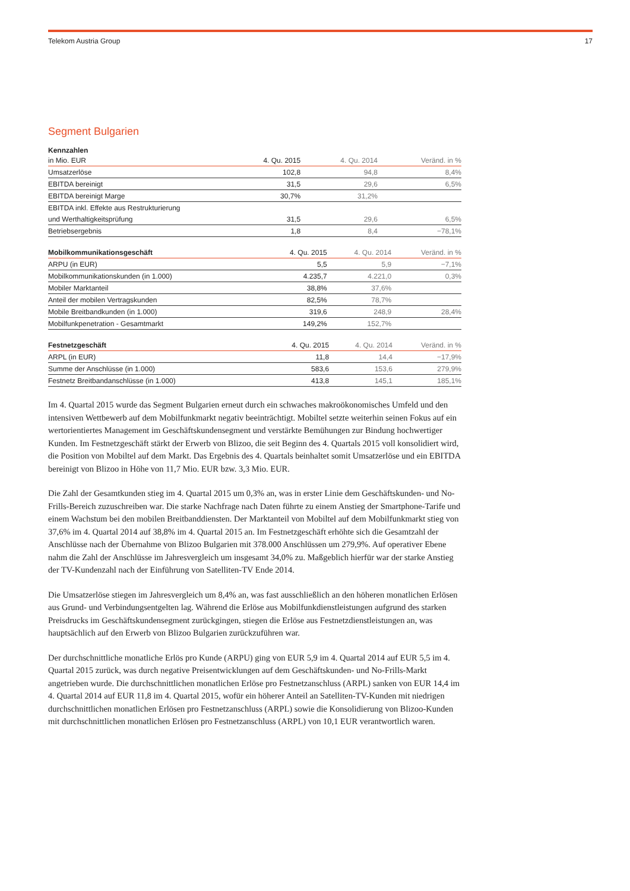Telekom Austria Group 17
Segment Bulgarien
| Kennzahlen | | | |
| in Mio. EUR | 4. Qu. 2015 | 4. Qu. 2014 | Veränd. in % |
| Umsatzerlöse | 102,8 | 94,8 | 8,4% |
| EBITDA bereinigt | 31,5 | 29,6 | 6,5% |
| EBITDA bereinigt Marge | 30,7% | 31,2% | |
| EBITDA inkl. Effekte aus Restrukturierung | | | |
| und Werthaltigkeitsprüfung | 31,5 | 29,6 | 6,5% |
| Betriebsergebnis | 1,8 | 8,4 | −78,1% |
| Mobilkommunikationsgeschäft | 4. Qu. 2015 | 4. Qu. 2014 | Veränd. in % |
| --- | --- | --- | --- |
| ARPU (in EUR) | 5,5 | 5,9 | −7,1% |
| Mobilkommunikationskunden (in 1.000) | 4.235,7 | 4.221,0 | 0,3% |
| Mobiler Marktanteil | 38,8% | 37,6% | |
| Anteil der mobilen Vertragskunden | 82,5% | 78,7% | |
| Mobile Breitbandkunden (in 1.000) | 319,6 | 248,9 | 28,4% |
| Mobilfunkpenetration - Gesamtmarkt | 149,2% | 152,7% | |
| Festnetzgeschäft | 4. Qu. 2015 | 4. Qu. 2014 | Veränd. in % |
| --- | --- | --- | --- |
| ARPL (in EUR) | 11,8 | 14,4 | −17,9% |
| Summe der Anschlüsse (in 1.000) | 583,6 | 153,6 | 279,9% |
| Festnetz Breitbandanschlüsse (in 1.000) | 413,8 | 145,1 | 185,1% |
Im 4. Quartal 2015 wurde das Segment Bulgarien erneut durch ein schwaches makroökonomisches Umfeld und den intensiven Wettbewerb auf dem Mobilfunkmarkt negativ beeinträchtigt. Mobiltel setzte weiterhin seinen Fokus auf ein wertorientiertes Management im Geschäftskundensegment und verstärkte Bemühungen zur Bindung hochwertiger Kunden. Im Festnetzgeschäft stärkt der Erwerb von Blizoo, die seit Beginn des 4. Quartals 2015 voll konsolidiert wird, die Position von Mobiltel auf dem Markt. Das Ergebnis des 4. Quartals beinhaltet somit Umsatzerlöse und ein EBITDA bereinigt von Blizoo in Höhe von 11,7 Mio. EUR bzw. 3,3 Mio. EUR.
Die Zahl der Gesamtkunden stieg im 4. Quartal 2015 um 0,3% an, was in erster Linie dem Geschäftskunden- und No-Frills-Bereich zuzuschreiben war. Die starke Nachfrage nach Daten führte zu einem Anstieg der Smartphone-Tarife und einem Wachstum bei den mobilen Breitbanddiensten. Der Marktanteil von Mobiltel auf dem Mobilfunkmarkt stieg von 37,6% im 4. Quartal 2014 auf 38,8% im 4. Quartal 2015 an. Im Festnetzgeschäft erhöhte sich die Gesamtzahl der Anschlüsse nach der Übernahme von Blizoo Bulgarien mit 378.000 Anschlüssen um 279,9%. Auf operativer Ebene nahm die Zahl der Anschlüsse im Jahresvergleich um insgesamt 34,0% zu. Maßgeblich hierfür war der starke Anstieg der TV-Kundenzahl nach der Einführung von Satelliten-TV Ende 2014.
Die Umsatzerlöse stiegen im Jahresvergleich um 8,4% an, was fast ausschließlich an den höheren monatlichen Erlösen aus Grund- und Verbindungsentgelten lag. Während die Erlöse aus Mobilfunkdienstleistungen aufgrund des starken Preisdrucks im Geschäftskundensegment zurückgingen, stiegen die Erlöse aus Festnetzdienstleistungen an, was hauptsächlich auf den Erwerb von Blizoo Bulgarien zurückzuführen war.
Der durchschnittliche monatliche Erlös pro Kunde (ARPU) ging von EUR 5,9 im 4. Quartal 2014 auf EUR 5,5 im 4. Quartal 2015 zurück, was durch negative Preisentwicklungen auf dem Geschäftskunden- und No-Frills-Markt angetrieben wurde. Die durchschnittlichen monatlichen Erlöse pro Festnetzanschluss (ARPL) sanken von EUR 14,4 im 4. Quartal 2014 auf EUR 11,8 im 4. Quartal 2015, wofür ein höherer Anteil an Satelliten-TV-Kunden mit niedrigen durchschnittlichen monatlichen Erlösen pro Festnetzanschluss (ARPL) sowie die Konsolidierung von Blizoo-Kunden mit durchschnittlichen monatlichen Erlösen pro Festnetzanschluss (ARPL) von 10,1 EUR verantwortlich waren.